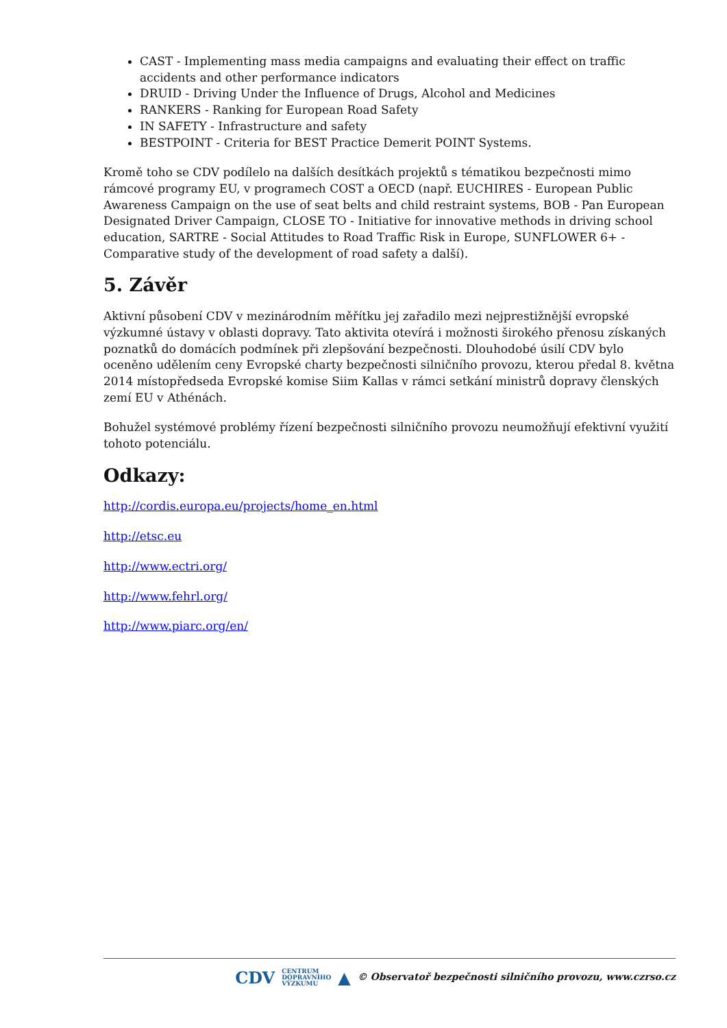CAST - Implementing mass media campaigns and evaluating their effect on traffic accidents and other performance indicators
DRUID - Driving Under the Influence of Drugs, Alcohol and Medicines
RANKERS - Ranking for European Road Safety
IN SAFETY - Infrastructure and safety
BESTPOINT - Criteria for BEST Practice Demerit POINT Systems.
Kromě toho se CDV podílelo na dalších desítkách projektů s tématikou bezpečnosti mimo rámcové programy EU, v programech COST a OECD (např. EUCHIRES - European Public Awareness Campaign on the use of seat belts and child restraint systems, BOB - Pan European Designated Driver Campaign, CLOSE TO - Initiative for innovative methods in driving school education, SARTRE - Social Attitudes to Road Traffic Risk in Europe, SUNFLOWER 6+ - Comparative study of the development of road safety a další).
5. Závěr
Aktivní působení CDV v mezinárodním měřítku jej zařadilo mezi nejprestižnější evropské výzkumné ústavy v oblasti dopravy. Tato aktivita otevírá i možnosti širokého přenosu získaných poznatků do domácích podmínek při zlepšování bezpečnosti. Dlouhodobé úsilí CDV bylo oceněno udělením ceny Evropské charty bezpečnosti silničního provozu, kterou předal 8. května 2014 místopředseda Evropské komise Siim Kallas v rámci setkání ministrů dopravy členských zemí EU v Athénách.
Bohužel systémové problémy řízení bezpečnosti silničního provozu neumožňují efektivní využití tohoto potenciálu.
Odkazy:
http://cordis.europa.eu/projects/home_en.html
http://etsc.eu
http://www.ectri.org/
http://www.fehrl.org/
http://www.piarc.org/en/
CDV CENTRUM
DOPRAVNÍHO
VÝZKUMU ▲ © Observatoř bezpečnosti silničního provozu, www.czrso.cz